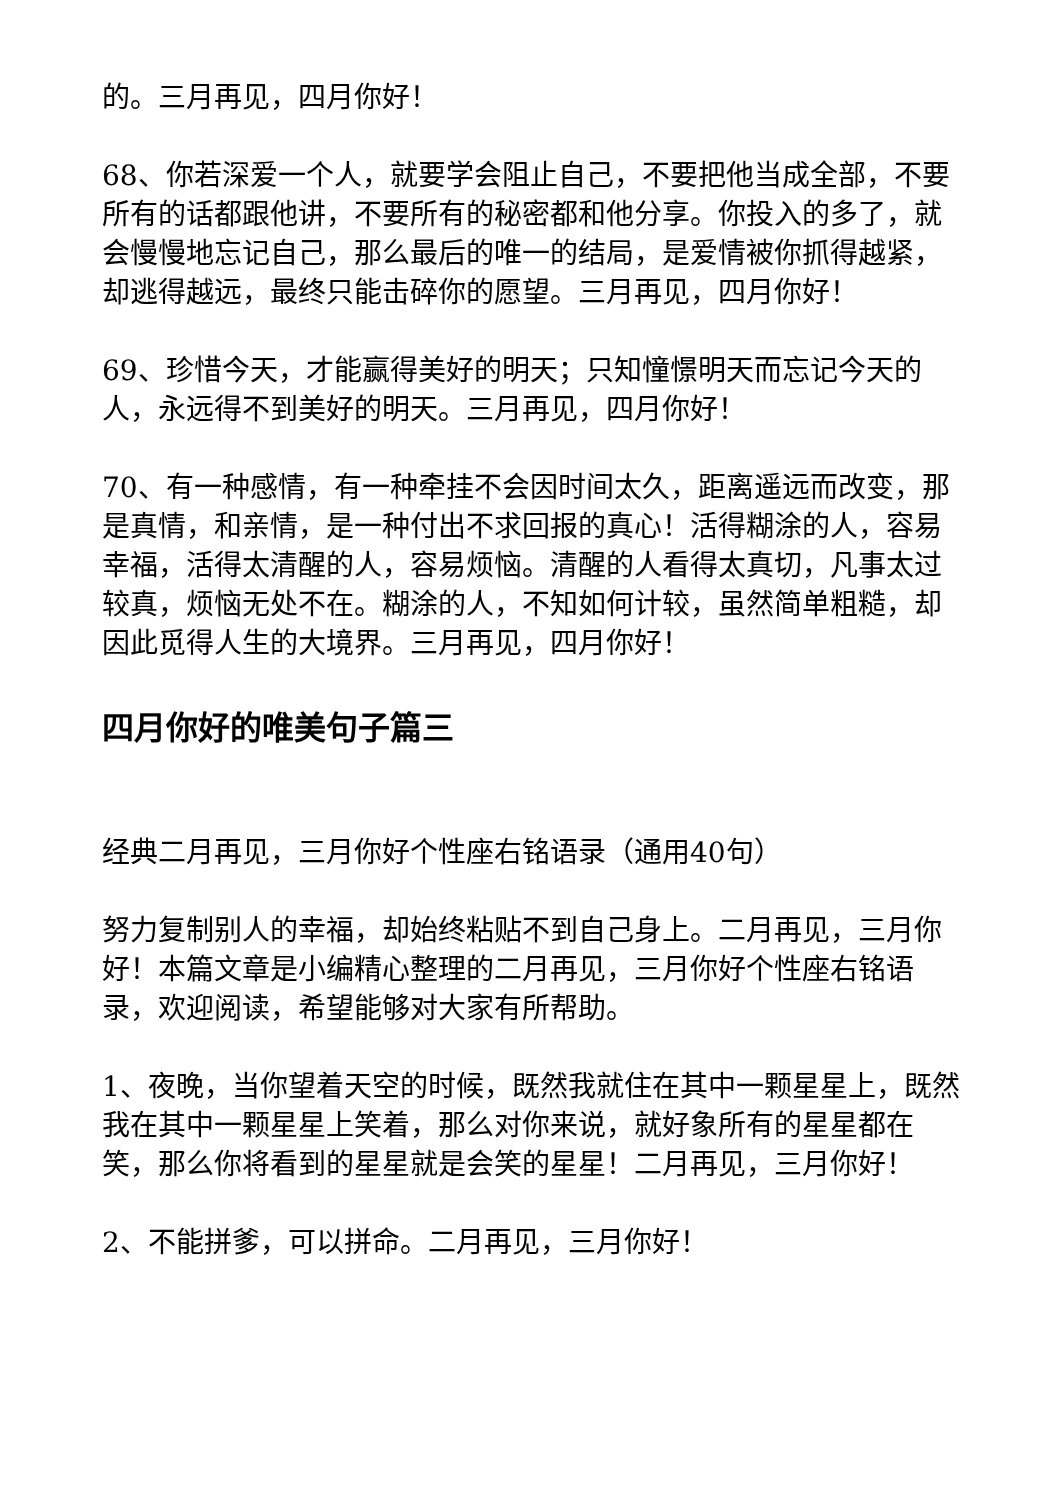的。三月再见，四月你好！
68、你若深爱一个人，就要学会阻止自己，不要把他当成全部，不要所有的话都跟他讲，不要所有的秘密都和他分享。你投入的多了，就会慢慢地忘记自己，那么最后的唯一的结局，是爱情被你抓得越紧，却逃得越远，最终只能击碎你的愿望。三月再见，四月你好！
69、珍惜今天，才能赢得美好的明天；只知憧憬明天而忘记今天的人，永远得不到美好的明天。三月再见，四月你好！
70、有一种感情，有一种牵挂不会因时间太久，距离遥远而改变，那是真情，和亲情，是一种付出不求回报的真心！活得糊涂的人，容易幸福，活得太清醒的人，容易烦恼。清醒的人看得太真切，凡事太过较真，烦恼无处不在。糊涂的人，不知如何计较，虽然简单粗糙，却因此觅得人生的大境界。三月再见，四月你好！
四月你好的唯美句子篇三
经典二月再见，三月你好个性座右铭语录（通用40句）
努力复制别人的幸福，却始终粘贴不到自己身上。二月再见，三月你好！本篇文章是小编精心整理的二月再见，三月你好个性座右铭语录，欢迎阅读，希望能够对大家有所帮助。
1、夜晚，当你望着天空的时候，既然我就住在其中一颗星星上，既然我在其中一颗星星上笑着，那么对你来说，就好象所有的星星都在笑，那么你将看到的星星就是会笑的星星！二月再见，三月你好！
2、不能拼爹，可以拼命。二月再见，三月你好！